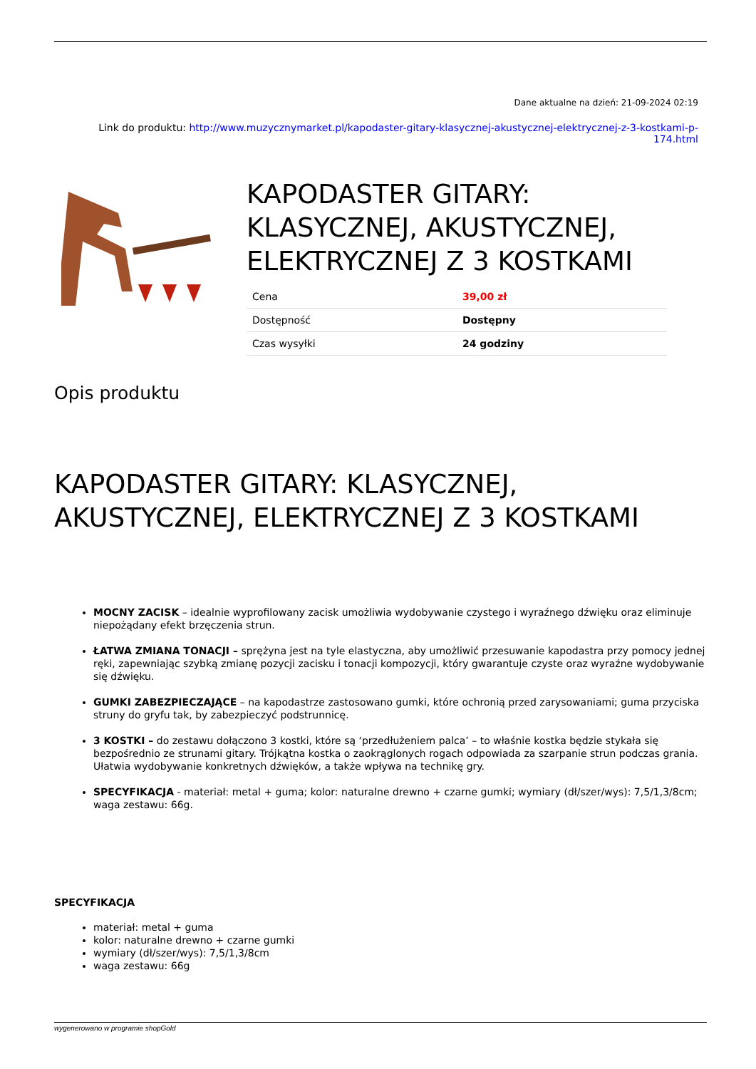Dane aktualne na dzień: 21-09-2024 02:19
Link do produktu: http://www.muzycznymarket.pl/kapodaster-gitary-klasycznej-akustycznej-elektrycznej-z-3-kostkami-p-174.html
KAPODASTER GITARY: KLASYCZNEJ, AKUSTYCZNEJ, ELEKTRYCZNEJ Z 3 KOSTKAMI
| Cena | 39,00 zł |
| Dostępność | Dostępny |
| Czas wysyłki | 24 godziny |
Opis produktu
KAPODASTER GITARY: KLASYCZNEJ, AKUSTYCZNEJ, ELEKTRYCZNEJ Z 3 KOSTKAMI
MOCNY ZACISK – idealnie wyprofilowany zacisk umożliwia wydobywanie czystego i wyraźnego dźwięku oraz eliminuje niepożądany efekt brzęczenia strun.
ŁATWA ZMIANA TONACJI – sprężyna jest na tyle elastyczna, aby umożliwić przesuwanie kapodastra przy pomocy jednej ręki, zapewniając szybką zmianę pozycji zacisku i tonacji kompozycji, który gwarantuje czyste oraz wyraźne wydobywanie się dźwięku.
GUMKI ZABEZPIECZAJĄCE – na kapodastrze zastosowano gumki, które ochronią przed zarysowaniami; guma przyciska struny do gryfu tak, by zabezpieczyć podstrunnicę.
3 KOSTKI – do zestawu dołączono 3 kostki, które są ‘przedłużeniem palca’ – to właśnie kostka będzie stykała się bezpośrednio ze strunami gitary. Trójkątna kostka o zaokrąglonych rogach odpowiada za szarpanie strun podczas grania. Ułatwia wydobywanie konkretnych dźwięków, a także wpływa na technikę gry.
SPECYFIKACJA - materiał: metal + guma; kolor: naturalne drewno + czarne gumki; wymiary (dł/szer/wys): 7,5/1,3/8cm; waga zestawu: 66g.
SPECYFIKACJA
materiał: metal + guma
kolor: naturalne drewno + czarne gumki
wymiary (dł/szer/wys): 7,5/1,3/8cm
waga zestawu: 66g
wygenerowano w programie shopGold